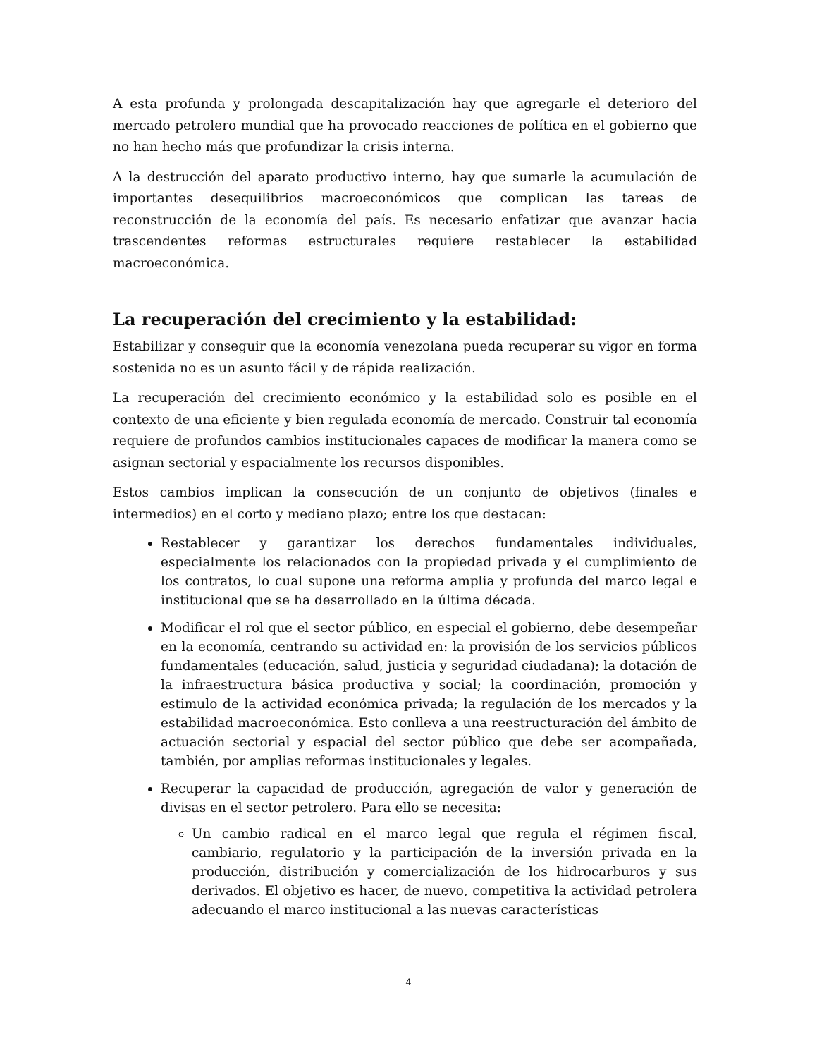A esta profunda y prolongada descapitalización hay que agregarle el deterioro del mercado petrolero mundial que ha provocado reacciones de política en el gobierno que no han hecho más que profundizar la crisis interna.
A la destrucción del aparato productivo interno, hay que sumarle la acumulación de importantes desequilibrios macroeconómicos que complican las tareas de reconstrucción de la economía del país. Es necesario enfatizar que avanzar hacia trascendentes reformas estructurales requiere restablecer la estabilidad macroeconómica.
La recuperación del crecimiento y la estabilidad:
Estabilizar y conseguir que la economía venezolana pueda recuperar su vigor en forma sostenida no es un asunto fácil y de rápida realización.
La recuperación del crecimiento económico y la estabilidad solo es posible en el contexto de una eficiente y bien regulada economía de mercado. Construir tal economía requiere de profundos cambios institucionales capaces de modificar la manera como se asignan sectorial y espacialmente los recursos disponibles.
Estos cambios implican la consecución de un conjunto de objetivos (finales e intermedios) en el corto y mediano plazo; entre los que destacan:
Restablecer y garantizar los derechos fundamentales individuales, especialmente los relacionados con la propiedad privada y el cumplimiento de los contratos, lo cual supone una reforma amplia y profunda del marco legal e institucional que se ha desarrollado en la última década.
Modificar el rol que el sector público, en especial el gobierno, debe desempeñar en la economía, centrando su actividad en: la provisión de los servicios públicos fundamentales (educación, salud, justicia y seguridad ciudadana); la dotación de la infraestructura básica productiva y social; la coordinación, promoción y estimulo de la actividad económica privada; la regulación de los mercados y la estabilidad macroeconómica. Esto conlleva a una reestructuración del ámbito de actuación sectorial y espacial del sector público que debe ser acompañada, también, por amplias reformas institucionales y legales.
Recuperar la capacidad de producción, agregación de valor y generación de divisas en el sector petrolero. Para ello se necesita:
Un cambio radical en el marco legal que regula el régimen fiscal, cambiario, regulatorio y la participación de la inversión privada en la producción, distribución y comercialización de los hidrocarburos y sus derivados. El objetivo es hacer, de nuevo, competitiva la actividad petrolera adecuando el marco institucional a las nuevas características
4